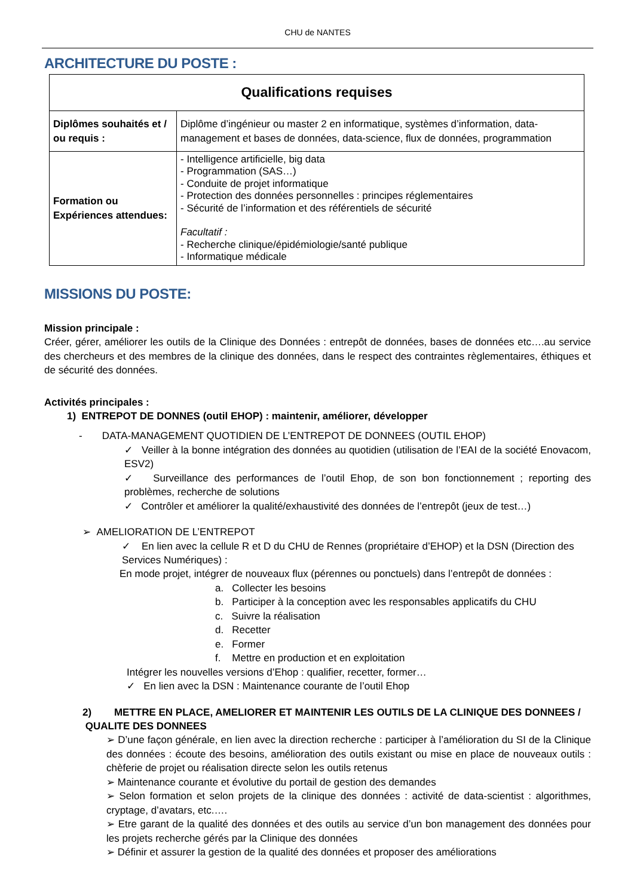CHU de NANTES
ARCHITECTURE DU POSTE :
| Qualifications requises | |
| --- | --- |
| Diplômes souhaités et / ou requis : | Diplôme d’ingénieur ou master 2 en informatique, systèmes d’information, data-management et bases de données, data-science, flux de données, programmation |
| Formation ou Expériences attendues: | - Intelligence artificielle, big data - Programmation (SAS…) - Conduite de projet informatique - Protection des données personnelles : principes réglementaires - Sécurité de l’information et des référentiels de sécurité Facultatif : - Recherche clinique/épidémiologie/santé publique - Informatique médicale |
MISSIONS DU POSTE:
Mission principale :
Créer, gérer, améliorer les outils de la Clinique des Données : entrepôt de données, bases de données etc….au service des chercheurs et des membres de la clinique des données, dans le respect des contraintes règlementaires, éthiques et de sécurité des données.
Activités principales :
1) ENTREPOT DE DONNES (outil EHOP) : maintenir, améliorer, développer
- DATA-MANAGEMENT QUOTIDIEN DE L’ENTREPOT DE DONNEES (OUTIL EHOP)
✓ Veiller à la bonne intégration des données au quotidien (utilisation de l’EAI de la société Enovacom, ESV2)
✓ Surveillance des performances de l’outil Ehop, de son bon fonctionnement ; reporting des problèmes, recherche de solutions
✓ Contrôler et améliorer la qualité/exhaustivité des données de l’entrepôt (jeux de test…)
➢ AMELIORATION DE L’ENTREPOT
✓ En lien avec la cellule R et D du CHU de Rennes (propriétaire d’EHOP) et la DSN (Direction des Services Numériques) :
En mode projet, intégrer de nouveaux flux (pérennes ou ponctuels) dans l’entrepôt de données :
a. Collecter les besoins
b. Participer à la conception avec les responsables applicatifs du CHU
c. Suivre la réalisation
d. Recetter
e. Former
f. Mettre en production et en exploitation
Intégrer les nouvelles versions d’Ehop : qualifier, recetter, former…
✓ En lien avec la DSN : Maintenance courante de l’outil Ehop
2) METTRE EN PLACE, AMELIORER ET MAINTENIR LES OUTILS DE LA CLINIQUE DES DONNEES / QUALITE DES DONNEES
➢ D’une façon générale, en lien avec la direction recherche : participer à l’amélioration du SI de la Clinique des données : écoute des besoins, amélioration des outils existant ou mise en place de nouveaux outils : chèferie de projet ou réalisation directe selon les outils retenus
➢ Maintenance courante et évolutive du portail de gestion des demandes
➢ Selon formation et selon projets de la clinique des données : activité de data-scientist : algorithmes, cryptage, d’avatars, etc.….
➢ Etre garant de la qualité des données et des outils au service d’un bon management des données pour les projets recherche gérés par la Clinique des données
➢ Définir et assurer la gestion de la qualité des données et proposer des améliorations